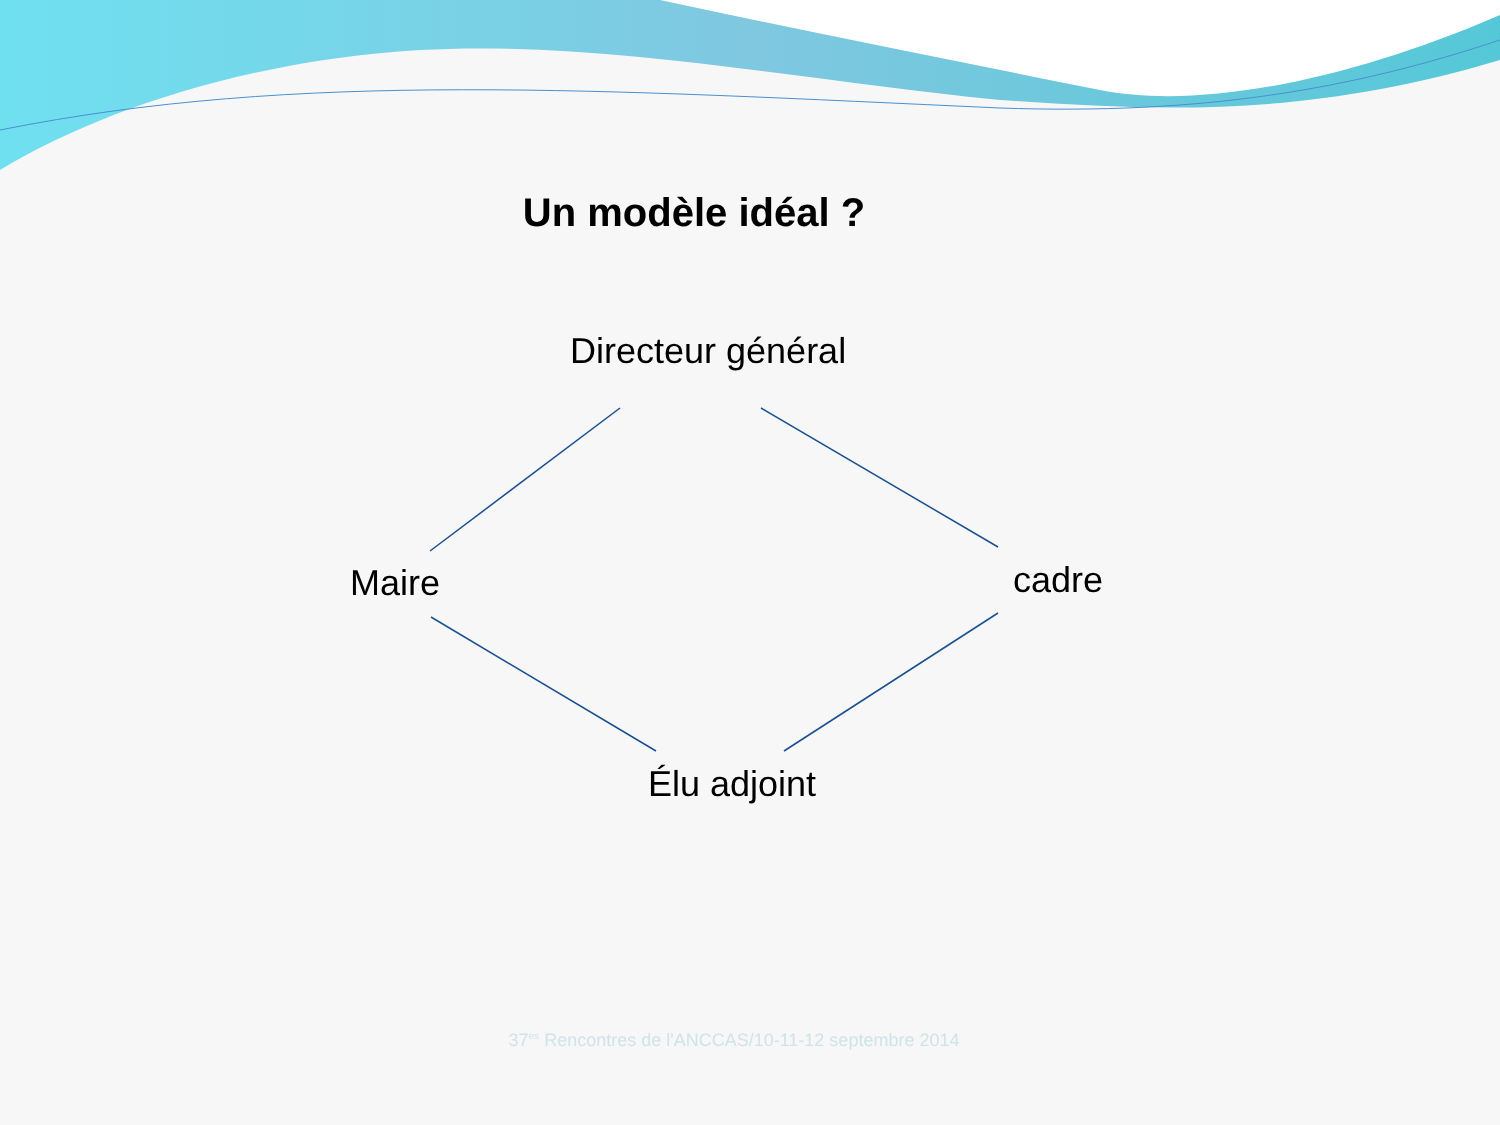Un modèle idéal ?
Directeur général
Maire cadre
Élu adjoint
37<sup>es</sup> Rencontres de l'ANCCAS/10-11-12 septembre 2014